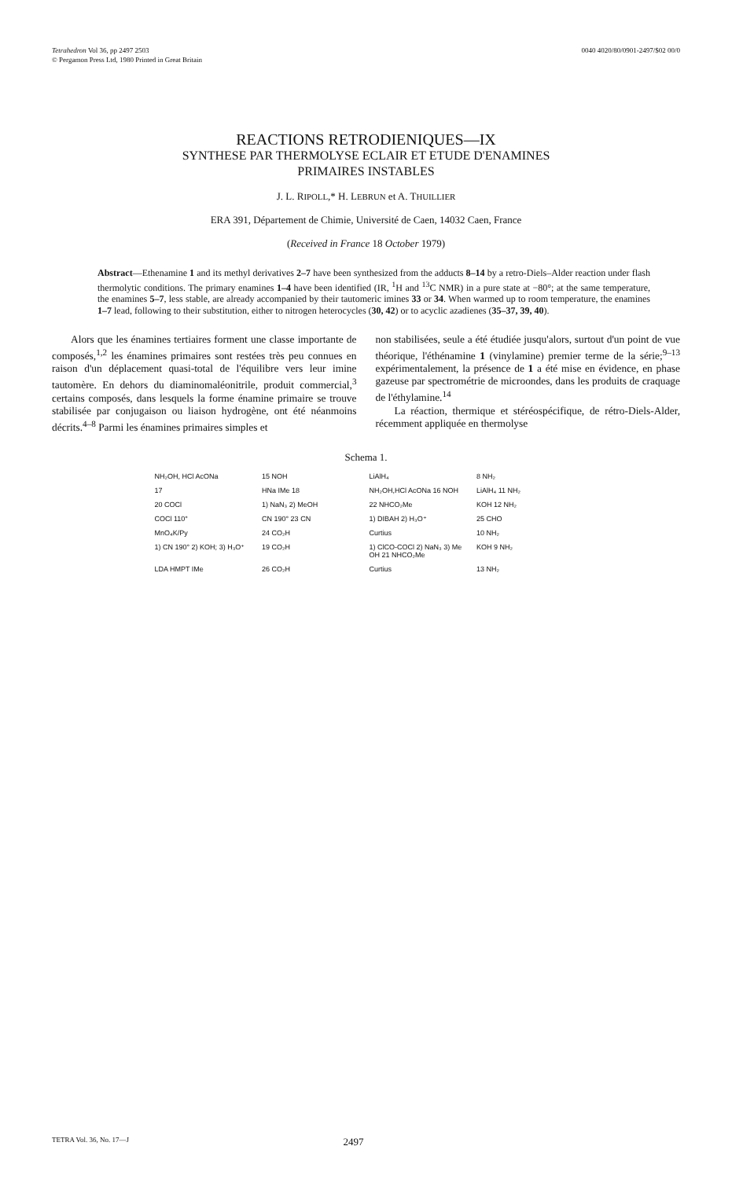Tetrahedron Vol 36, pp 2497 2503
© Pergamon Press Ltd, 1980 Printed in Great Britain
0040 4020/80/0901-2497/$02 00/0
REACTIONS RETRODIENIQUES—IX
SYNTHESE PAR THERMOLYSE ECLAIR ET ETUDE D'ENAMINES
PRIMAIRES INSTABLES
J. L. RIPOLL,* H. LEBRUN et A. THUILLIER
ERA 391, Département de Chimie, Université de Caen, 14032 Caen, France
(Received in France 18 October 1979)
Abstract—Ethenamine 1 and its methyl derivatives 2–7 have been synthesized from the adducts 8–14 by a retro-Diels–Alder reaction under flash thermolytic conditions. The primary enamines 1–4 have been identified (IR, <sup>1</sup>H and <sup>13</sup>C NMR) in a pure state at −80°; at the same temperature, the enamines 5–7, less stable, are already accompanied by their tautomeric imines 33 or 34. When warmed up to room temperature, the enamines 1–7 lead, following to their substitution, either to nitrogen heterocycles (30, 42) or to acyclic azadienes (35–37, 39, 40).
Alors que les énamines tertiaires forment une classe importante de composés,<sup>1,2</sup> les énamines primaires sont restées très peu connues en raison d'un déplacement quasi-total de l'équilibre vers leur imine tautomère. En dehors du diaminomaléonitrile, produit commercial,<sup>3</sup> certains composés, dans lesquels la forme énamine primaire se trouve stabilisée par conjugaison ou liaison hydrogène, ont été néanmoins décrits.<sup>4–8</sup> Parmi les énamines primaires simples et
non stabilisées, seule a été étudiée jusqu'alors, surtout d'un point de vue théorique, l'éthénamine 1 (vinylamine) premier terme de la série;<sup>9–13</sup> expérimentalement, la présence de 1 a été mise en évidence, en phase gazeuse par spectrométrie de microondes, dans les produits de craquage de l'éthylamine.<sup>14</sup>
La réaction, thermique et stéréospécifique, de rétro-Diels-Alder, récemment appliquée en thermolyse
Schema 1.
NH₂OH, HCl AcONa 15 NOH LiAlH₄ 8 NH₂ 17 HNa IMe 18 NH₂OH,HCl AcONa 16 NOH LiAlH₄ 11 NH₂ 20 COCl 1) NaN₃ 2) MeOH 22 NHCO₂Me KOH 12 NH₂ COCl 110° CN 190° 23 CN 1) DIBAH 2) H₃O⁺ 25 CHO MnO₄K/Py 24 CO₂H Curtius 10 NH₂ 1) CN 190° 2) KOH; 3) H₃O⁺ 19 CO₂H 1) ClCO-COCl 2) NaN₃ 3) Me OH 21 NHCO₂Me KOH 9 NH₂ LDA HMPT IMe 26 CO₂H Curtius 13 NH₂
TETRA Vol. 36, No. 17—J
2497